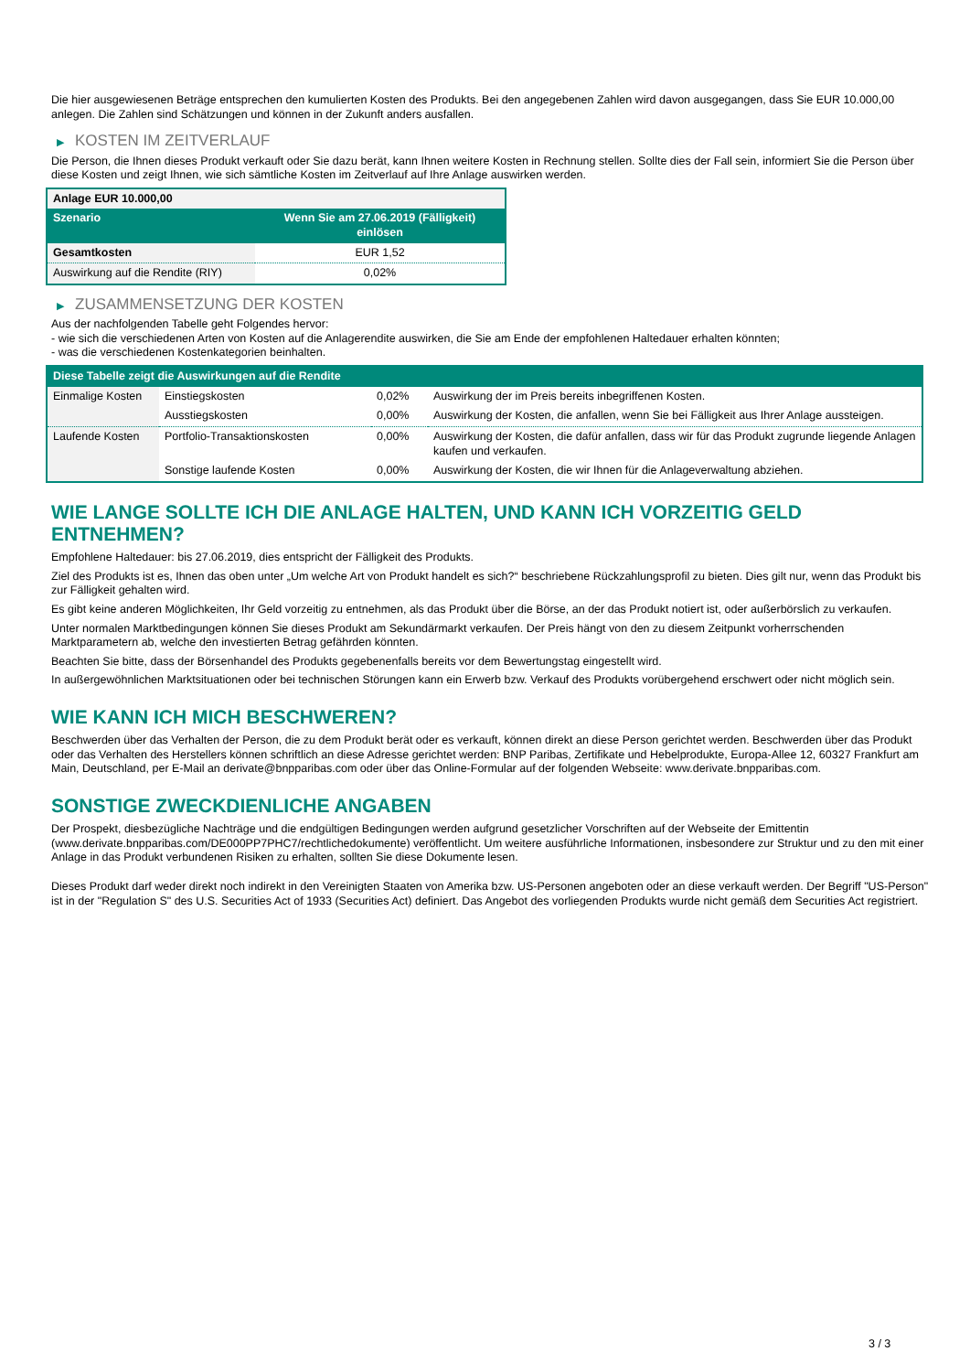Die hier ausgewiesenen Beträge entsprechen den kumulierten Kosten des Produkts. Bei den angegebenen Zahlen wird davon ausgegangen, dass Sie EUR 10.000,00 anlegen. Die Zahlen sind Schätzungen und können in der Zukunft anders ausfallen.
▶ KOSTEN IM ZEITVERLAUF
Die Person, die Ihnen dieses Produkt verkauft oder Sie dazu berät, kann Ihnen weitere Kosten in Rechnung stellen. Sollte dies der Fall sein, informiert Sie die Person über diese Kosten und zeigt Ihnen, wie sich sämtliche Kosten im Zeitverlauf auf Ihre Anlage auswirken werden.
| Anlage EUR 10.000,00 | |
| --- | --- |
| Szenario | Wenn Sie am 27.06.2019 (Fälligkeit) einlösen |
| Gesamtkosten | EUR 1,52 |
| Auswirkung auf die Rendite (RIY) | 0,02% |
▶ ZUSAMMENSETZUNG DER KOSTEN
Aus der nachfolgenden Tabelle geht Folgendes hervor:
- wie sich die verschiedenen Arten von Kosten auf die Anlagerendite auswirken, die Sie am Ende der empfohlenen Haltedauer erhalten könnten;
- was die verschiedenen Kostenkategorien beinhalten.
| Diese Tabelle zeigt die Auswirkungen auf die Rendite | | | |
| --- | --- | --- | --- |
| Einmalige Kosten | Einstiegskosten | 0,02% | Auswirkung der im Preis bereits inbegriffenen Kosten. |
| | Ausstiegskosten | 0,00% | Auswirkung der Kosten, die anfallen, wenn Sie bei Fälligkeit aus Ihrer Anlage aussteigen. |
| Laufende Kosten | Portfolio-Transaktionskosten | 0,00% | Auswirkung der Kosten, die dafür anfallen, dass wir für das Produkt zugrunde liegende Anlagen kaufen und verkaufen. |
| | Sonstige laufende Kosten | 0,00% | Auswirkung der Kosten, die wir Ihnen für die Anlageverwaltung abziehen. |
WIE LANGE SOLLTE ICH DIE ANLAGE HALTEN, UND KANN ICH VORZEITIG GELD ENTNEHMEN?
Empfohlene Haltedauer: bis 27.06.2019, dies entspricht der Fälligkeit des Produkts.
Ziel des Produkts ist es, Ihnen das oben unter „Um welche Art von Produkt handelt es sich?“ beschriebene Rückzahlungsprofil zu bieten. Dies gilt nur, wenn das Produkt bis zur Fälligkeit gehalten wird.
Es gibt keine anderen Möglichkeiten, Ihr Geld vorzeitig zu entnehmen, als das Produkt über die Börse, an der das Produkt notiert ist, oder außerbörslich zu verkaufen.
Unter normalen Marktbedingungen können Sie dieses Produkt am Sekundärmarkt verkaufen. Der Preis hängt von den zu diesem Zeitpunkt vorherrschenden Marktparametern ab, welche den investierten Betrag gefährden könnten.
Beachten Sie bitte, dass der Börsenhandel des Produkts gegebenenfalls bereits vor dem Bewertungstag eingestellt wird.
In außergewöhnlichen Marktsituationen oder bei technischen Störungen kann ein Erwerb bzw. Verkauf des Produkts vorübergehend erschwert oder nicht möglich sein.
WIE KANN ICH MICH BESCHWEREN?
Beschwerden über das Verhalten der Person, die zu dem Produkt berät oder es verkauft, können direkt an diese Person gerichtet werden. Beschwerden über das Produkt oder das Verhalten des Herstellers können schriftlich an diese Adresse gerichtet werden: BNP Paribas, Zertifikate und Hebelprodukte, Europa-Allee 12, 60327 Frankfurt am Main, Deutschland, per E-Mail an derivate@bnpparibas.com oder über das Online-Formular auf der folgenden Webseite: www.derivate.bnpparibas.com.
SONSTIGE ZWECKDIENLICHE ANGABEN
Der Prospekt, diesbezügliche Nachträge und die endgültigen Bedingungen werden aufgrund gesetzlicher Vorschriften auf der Webseite der Emittentin (www.derivate.bnpparibas.com/DE000PP7PHC7/rechtlichedokumente) veröffentlicht. Um weitere ausführliche Informationen, insbesondere zur Struktur und zu den mit einer Anlage in das Produkt verbundenen Risiken zu erhalten, sollten Sie diese Dokumente lesen.
Dieses Produkt darf weder direkt noch indirekt in den Vereinigten Staaten von Amerika bzw. US-Personen angeboten oder an diese verkauft werden. Der Begriff "US-Person" ist in der "Regulation S" des U.S. Securities Act of 1933 (Securities Act) definiert. Das Angebot des vorliegenden Produkts wurde nicht gemäß dem Securities Act registriert.
3 / 3